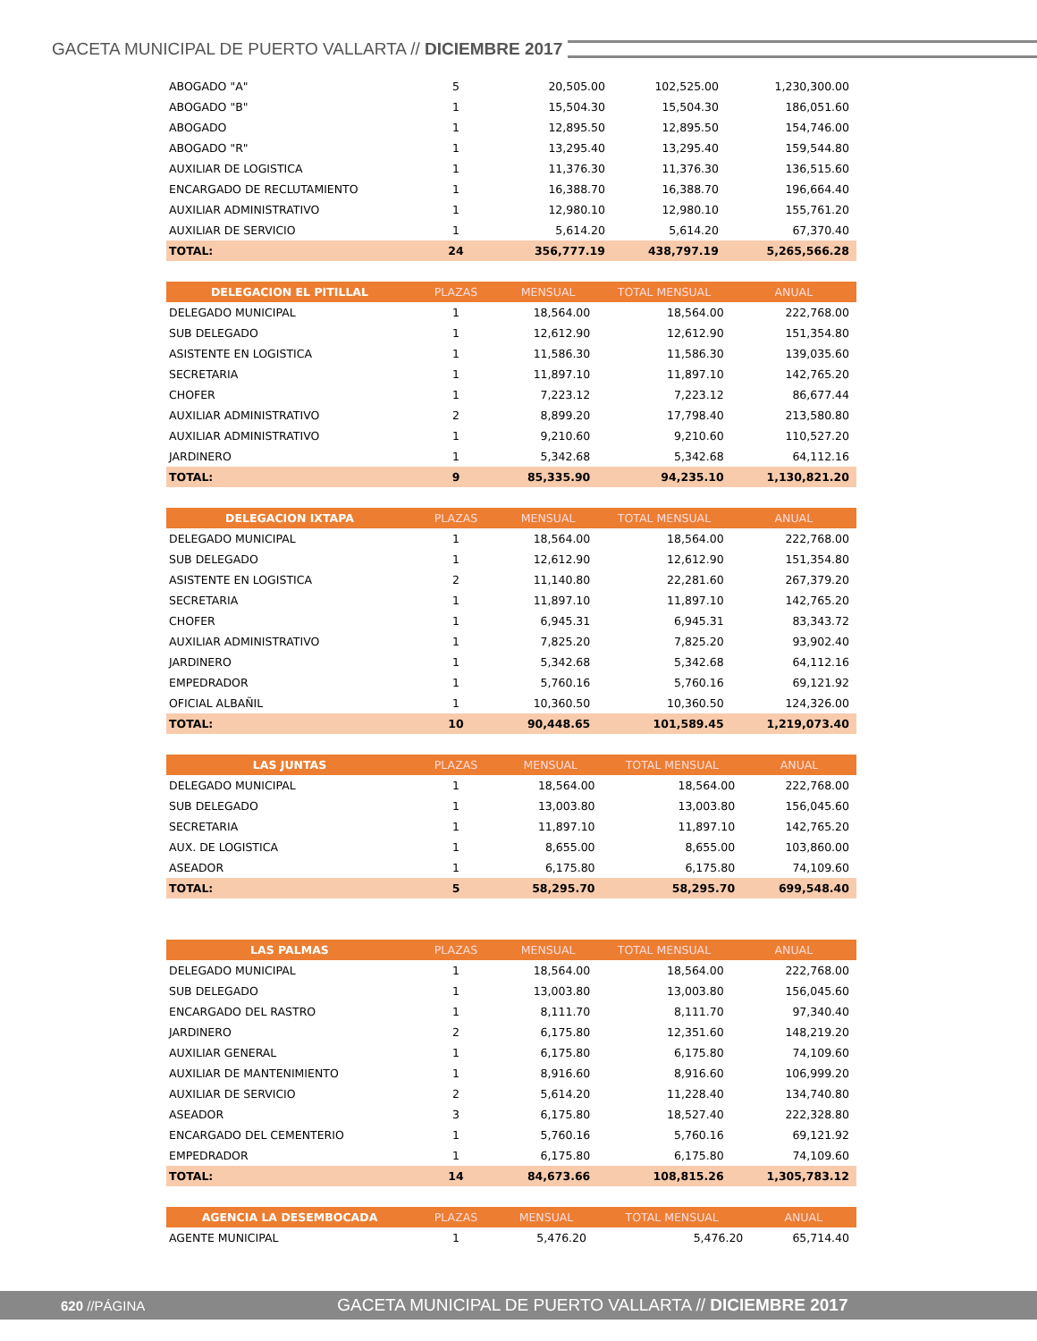GACETA MUNICIPAL DE PUERTO VALLARTA // DICIEMBRE 2017
| ABOGADO "A" | 5 | 20,505.00 | 102,525.00 | 1,230,300.00 |
| ABOGADO "B" | 1 | 15,504.30 | 15,504.30 | 186,051.60 |
| ABOGADO | 1 | 12,895.50 | 12,895.50 | 154,746.00 |
| ABOGADO "R" | 1 | 13,295.40 | 13,295.40 | 159,544.80 |
| AUXILIAR DE LOGISTICA | 1 | 11,376.30 | 11,376.30 | 136,515.60 |
| ENCARGADO DE RECLUTAMIENTO | 1 | 16,388.70 | 16,388.70 | 196,664.40 |
| AUXILIAR ADMINISTRATIVO | 1 | 12,980.10 | 12,980.10 | 155,761.20 |
| AUXILIAR DE SERVICIO | 1 | 5,614.20 | 5,614.20 | 67,370.40 |
| TOTAL: | 24 | 356,777.19 | 438,797.19 | 5,265,566.28 |
| DELEGACION EL PITILLAL | PLAZAS | MENSUAL | TOTAL MENSUAL | ANUAL |
| --- | --- | --- | --- | --- |
| DELEGADO MUNICIPAL | 1 | 18,564.00 | 18,564.00 | 222,768.00 |
| SUB DELEGADO | 1 | 12,612.90 | 12,612.90 | 151,354.80 |
| ASISTENTE EN LOGISTICA | 1 | 11,586.30 | 11,586.30 | 139,035.60 |
| SECRETARIA | 1 | 11,897.10 | 11,897.10 | 142,765.20 |
| CHOFER | 1 | 7,223.12 | 7,223.12 | 86,677.44 |
| AUXILIAR ADMINISTRATIVO | 2 | 8,899.20 | 17,798.40 | 213,580.80 |
| AUXILIAR ADMINISTRATIVO | 1 | 9,210.60 | 9,210.60 | 110,527.20 |
| JARDINERO | 1 | 5,342.68 | 5,342.68 | 64,112.16 |
| TOTAL: | 9 | 85,335.90 | 94,235.10 | 1,130,821.20 |
| DELEGACION IXTAPA | PLAZAS | MENSUAL | TOTAL MENSUAL | ANUAL |
| --- | --- | --- | --- | --- |
| DELEGADO MUNICIPAL | 1 | 18,564.00 | 18,564.00 | 222,768.00 |
| SUB DELEGADO | 1 | 12,612.90 | 12,612.90 | 151,354.80 |
| ASISTENTE EN LOGISTICA | 2 | 11,140.80 | 22,281.60 | 267,379.20 |
| SECRETARIA | 1 | 11,897.10 | 11,897.10 | 142,765.20 |
| CHOFER | 1 | 6,945.31 | 6,945.31 | 83,343.72 |
| AUXILIAR ADMINISTRATIVO | 1 | 7,825.20 | 7,825.20 | 93,902.40 |
| JARDINERO | 1 | 5,342.68 | 5,342.68 | 64,112.16 |
| EMPEDRADOR | 1 | 5,760.16 | 5,760.16 | 69,121.92 |
| OFICIAL ALBAÑIL | 1 | 10,360.50 | 10,360.50 | 124,326.00 |
| TOTAL: | 10 | 90,448.65 | 101,589.45 | 1,219,073.40 |
| LAS JUNTAS | PLAZAS | MENSUAL | TOTAL MENSUAL | ANUAL |
| --- | --- | --- | --- | --- |
| DELEGADO MUNICIPAL | 1 | 18,564.00 | 18,564.00 | 222,768.00 |
| SUB DELEGADO | 1 | 13,003.80 | 13,003.80 | 156,045.60 |
| SECRETARIA | 1 | 11,897.10 | 11,897.10 | 142,765.20 |
| AUX. DE LOGISTICA | 1 | 8,655.00 | 8,655.00 | 103,860.00 |
| ASEADOR | 1 | 6,175.80 | 6,175.80 | 74,109.60 |
| TOTAL: | 5 | 58,295.70 | 58,295.70 | 699,548.40 |
| LAS PALMAS | PLAZAS | MENSUAL | TOTAL MENSUAL | ANUAL |
| --- | --- | --- | --- | --- |
| DELEGADO MUNICIPAL | 1 | 18,564.00 | 18,564.00 | 222,768.00 |
| SUB DELEGADO | 1 | 13,003.80 | 13,003.80 | 156,045.60 |
| ENCARGADO DEL RASTRO | 1 | 8,111.70 | 8,111.70 | 97,340.40 |
| JARDINERO | 2 | 6,175.80 | 12,351.60 | 148,219.20 |
| AUXILIAR GENERAL | 1 | 6,175.80 | 6,175.80 | 74,109.60 |
| AUXILIAR DE MANTENIMIENTO | 1 | 8,916.60 | 8,916.60 | 106,999.20 |
| AUXILIAR DE SERVICIO | 2 | 5,614.20 | 11,228.40 | 134,740.80 |
| ASEADOR | 3 | 6,175.80 | 18,527.40 | 222,328.80 |
| ENCARGADO DEL CEMENTERIO | 1 | 5,760.16 | 5,760.16 | 69,121.92 |
| EMPEDRADOR | 1 | 6,175.80 | 6,175.80 | 74,109.60 |
| TOTAL: | 14 | 84,673.66 | 108,815.26 | 1,305,783.12 |
| AGENCIA LA DESEMBOCADA | PLAZAS | MENSUAL | TOTAL MENSUAL | ANUAL |
| --- | --- | --- | --- | --- |
| AGENTE MUNICIPAL | 1 | 5,476.20 | 5,476.20 | 65,714.40 |
620 //PÁGINA GACETA MUNICIPAL DE PUERTO VALLARTA // DICIEMBRE 2017